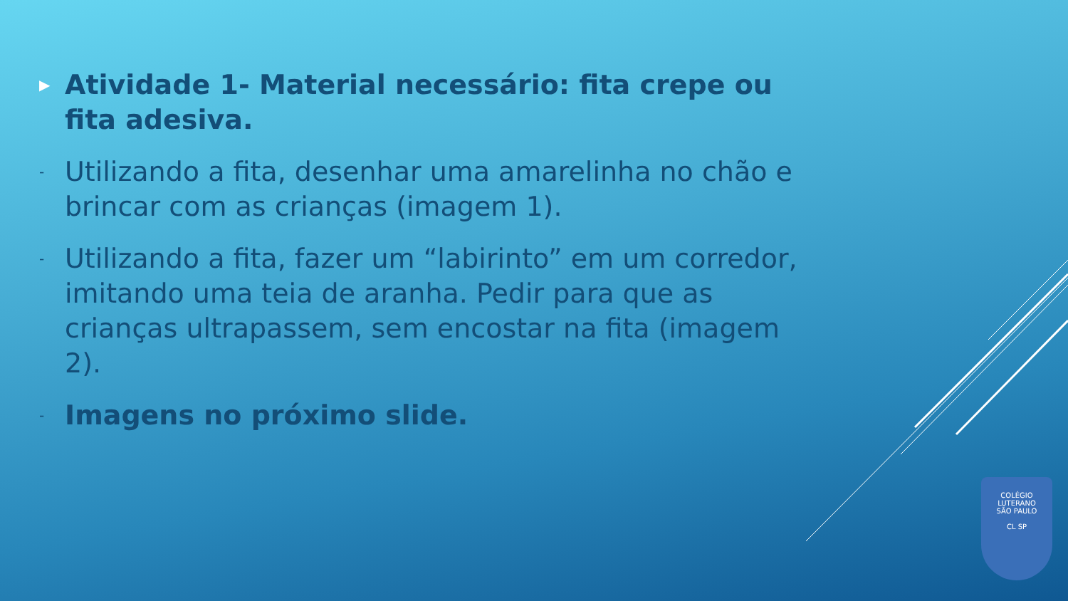▶ Atividade 1- Material necessário: fita crepe ou fita adesiva.
- Utilizando a fita, desenhar uma amarelinha no chão e brincar com as crianças (imagem 1).
- Utilizando a fita, fazer um “labirinto” em um corredor, imitando uma teia de aranha. Pedir para que as crianças ultrapassem, sem encostar na fita (imagem 2).
- Imagens no próximo slide.
COLÉGIO LUTERANO
SÃO PAULO
CL SP